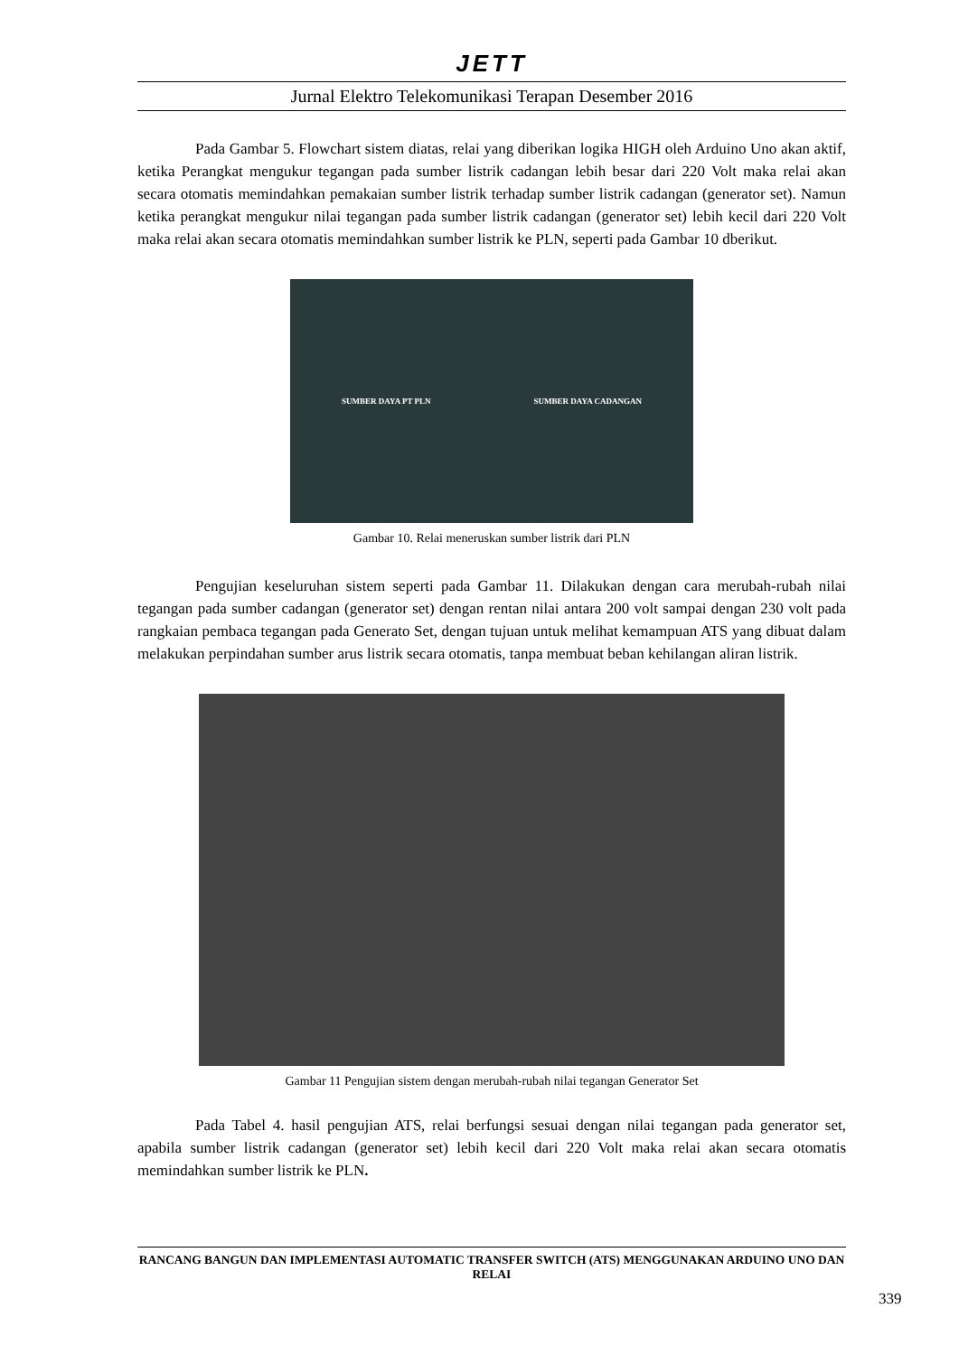JETT
Jurnal Elektro Telekomunikasi Terapan Desember 2016
Pada Gambar 5. Flowchart sistem diatas, relai yang diberikan logika HIGH oleh Arduino Uno akan aktif, ketika Perangkat mengukur tegangan pada sumber listrik cadangan lebih besar dari 220 Volt maka relai akan secara otomatis memindahkan pemakaian sumber listrik terhadap sumber listrik cadangan (generator set). Namun ketika perangkat mengukur nilai tegangan pada sumber listrik cadangan (generator set) lebih kecil dari 220 Volt maka relai akan secara otomatis memindahkan sumber listrik ke PLN, seperti pada Gambar 10 dberikut.
SUMBER DAYA PT PLN SUMBER DAYA CADANGAN
Gambar 10. Relai meneruskan sumber listrik dari PLN
Pengujian keseluruhan sistem seperti pada Gambar 11. Dilakukan dengan cara merubah-rubah nilai tegangan pada sumber cadangan (generator set) dengan rentan nilai antara 200 volt sampai dengan 230 volt pada rangkaian pembaca tegangan pada Generato Set, dengan tujuan untuk melihat kemampuan ATS yang dibuat dalam melakukan perpindahan sumber arus listrik secara otomatis, tanpa membuat beban kehilangan aliran listrik.
Gambar 11 Pengujian sistem dengan merubah-rubah nilai tegangan Generator Set
Pada Tabel 4. hasil pengujian ATS, relai berfungsi sesuai dengan nilai tegangan pada generator set, apabila sumber listrik cadangan (generator set) lebih kecil dari 220 Volt maka relai akan secara otomatis memindahkan sumber listrik ke PLN.
RANCANG BANGUN DAN IMPLEMENTASI AUTOMATIC TRANSFER SWITCH (ATS) MENGGUNAKAN ARDUINO UNO DAN RELAI
339